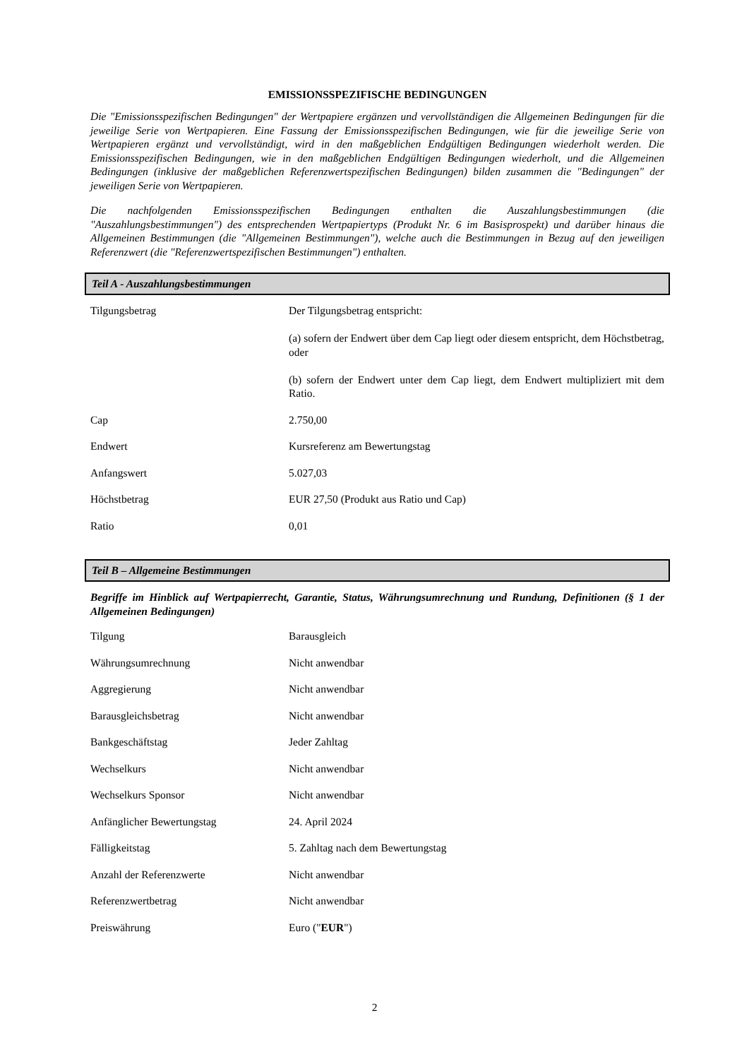EMISSIONSSPEZIFISCHE BEDINGUNGEN
Die "Emissionsspezifischen Bedingungen" der Wertpapiere ergänzen und vervollständigen die Allgemeinen Bedingungen für die jeweilige Serie von Wertpapieren. Eine Fassung der Emissionsspezifischen Bedingungen, wie für die jeweilige Serie von Wertpapieren ergänzt und vervollständigt, wird in den maßgeblichen Endgültigen Bedingungen wiederholt werden. Die Emissionsspezifischen Bedingungen, wie in den maßgeblichen Endgültigen Bedingungen wiederholt, und die Allgemeinen Bedingungen (inklusive der maßgeblichen Referenzwertspezifischen Bedingungen) bilden zusammen die "Bedingungen" der jeweiligen Serie von Wertpapieren.
Die nachfolgenden Emissionsspezifischen Bedingungen enthalten die Auszahlungsbestimmungen (die "Auszahlungsbestimmungen") des entsprechenden Wertpapiertyps (Produkt Nr. 6 im Basisprospekt) und darüber hinaus die Allgemeinen Bestimmungen (die "Allgemeinen Bestimmungen"), welche auch die Bestimmungen in Bezug auf den jeweiligen Referenzwert (die "Referenzwertspezifischen Bestimmungen") enthalten.
Teil A - Auszahlungsbestimmungen
| Tilgungsbetrag | Der Tilgungsbetrag entspricht: (a) sofern der Endwert über dem Cap liegt oder diesem entspricht, dem Höchstbetrag, oder (b) sofern der Endwert unter dem Cap liegt, dem Endwert multipliziert mit dem Ratio. |
| Cap | 2.750,00 |
| Endwert | Kursreferenz am Bewertungstag |
| Anfangswert | 5.027,03 |
| Höchstbetrag | EUR 27,50 (Produkt aus Ratio und Cap) |
| Ratio | 0,01 |
Teil B – Allgemeine Bestimmungen
Begriffe im Hinblick auf Wertpapierrecht, Garantie, Status, Währungsumrechnung und Rundung, Definitionen (§ 1 der Allgemeinen Bedingungen)
| Tilgung | Barausgleich |
| Währungsumrechnung | Nicht anwendbar |
| Aggregierung | Nicht anwendbar |
| Barausgleichsbetrag | Nicht anwendbar |
| Bankgeschäftstag | Jeder Zahltag |
| Wechselkurs | Nicht anwendbar |
| Wechselkurs Sponsor | Nicht anwendbar |
| Anfänglicher Bewertungstag | 24. April 2024 |
| Fälligkeitstag | 5. Zahltag nach dem Bewertungstag |
| Anzahl der Referenzwerte | Nicht anwendbar |
| Referenzwertbetrag | Nicht anwendbar |
| Preiswährung | Euro (" EUR ") |
2